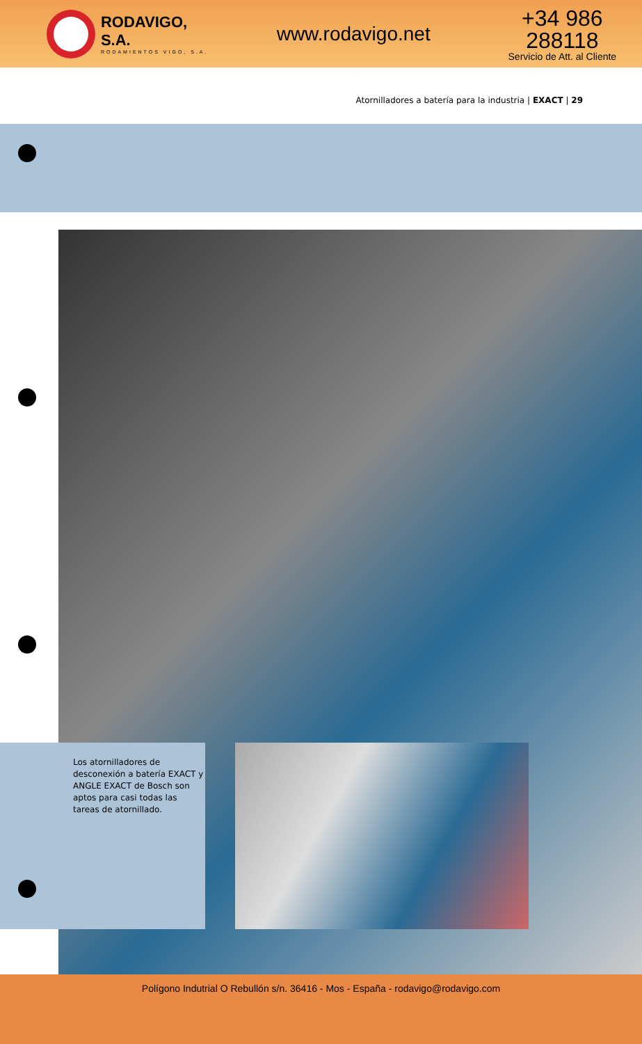RODAVIGO, S.A.
RODAMIENTOS VIGO, S.A.
www.rodavigo.net
+34 986 288118
Servicio de Att. al Cliente
Atornilladores a batería para la industria | EXACT | 29
Los atornilladores de desconexión a batería EXACT y ANGLE EXACT de Bosch son aptos para casi todas las tareas de atornillado.
Polígono Indutrial O Rebullón s/n. 36416 - Mos - España - rodavigo@rodavigo.com